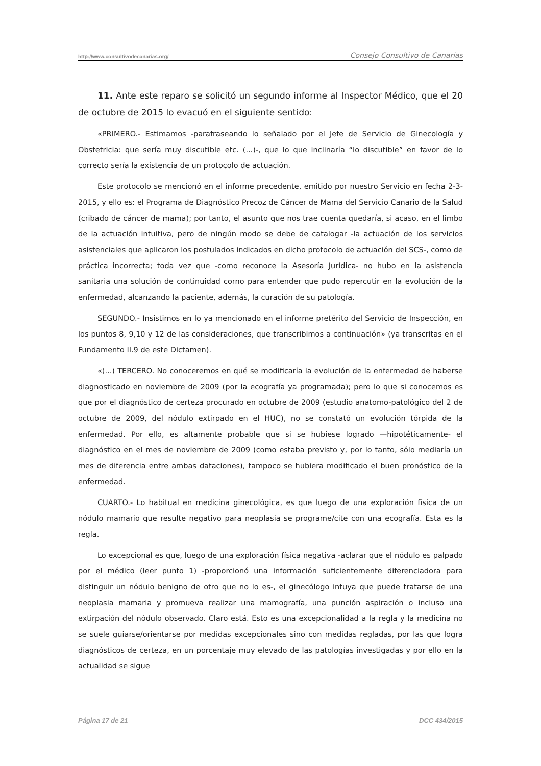http://www.consultivodecanarias.org/ Consejo Consultivo de Canarias
11. Ante este reparo se solicitó un segundo informe al Inspector Médico, que el 20 de octubre de 2015 lo evacuó en el siguiente sentido:
«PRIMERO.- Estimamos -parafraseando lo señalado por el Jefe de Servicio de Ginecología y Obstetricia: que sería muy discutible etc. (...)-, que lo que inclinaría “lo discutible” en favor de lo correcto sería la existencia de un protocolo de actuación.
Este protocolo se mencionó en el informe precedente, emitido por nuestro Servicio en fecha 2-3-2015, y ello es: el Programa de Diagnóstico Precoz de Cáncer de Mama del Servicio Canario de la Salud (cribado de cáncer de mama); por tanto, el asunto que nos trae cuenta quedaría, si acaso, en el limbo de la actuación intuitiva, pero de ningún modo se debe de catalogar -la actuación de los servicios asistenciales que aplicaron los postulados indicados en dicho protocolo de actuación del SCS-, como de práctica incorrecta; toda vez que -como reconoce la Asesoría Jurídica- no hubo en la asistencia sanitaria una solución de continuidad corno para entender que pudo repercutir en la evolución de la enfermedad, alcanzando la paciente, además, la curación de su patología.
SEGUNDO.- Insistimos en lo ya mencionado en el informe pretérito del Servicio de Inspección, en los puntos 8, 9,10 y 12 de las consideraciones, que transcribimos a continuación» (ya transcritas en el Fundamento II.9 de este Dictamen).
«(...) TERCERO. No conoceremos en qué se modificaría la evolución de la enfermedad de haberse diagnosticado en noviembre de 2009 (por la ecografía ya programada); pero lo que si conocemos es que por el diagnóstico de certeza procurado en octubre de 2009 (estudio anatomo-patológico del 2 de octubre de 2009, del nódulo extirpado en el HUC), no se constató un evolución tórpida de la enfermedad. Por ello, es altamente probable que si se hubiese logrado —hipotéticamente- el diagnóstico en el mes de noviembre de 2009 (como estaba previsto y, por lo tanto, sólo mediaría un mes de diferencia entre ambas dataciones), tampoco se hubiera modificado el buen pronóstico de la enfermedad.
CUARTO.- Lo habitual en medicina ginecológica, es que luego de una exploración física de un nódulo mamario que resulte negativo para neoplasia se programe/cite con una ecografía. Esta es la regla.
Lo excepcional es que, luego de una exploración física negativa -aclarar que el nódulo es palpado por el médico (leer punto 1) -proporcionó una información suficientemente diferenciadora para distinguir un nódulo benigno de otro que no lo es-, el ginecólogo intuya que puede tratarse de una neoplasia mamaria y promueva realizar una mamografía, una punción aspiración o incluso una extirpación del nódulo observado. Claro está. Esto es una excepcionalidad a la regla y la medicina no se suele guiarse/orientarse por medidas excepcionales sino con medidas regladas, por las que logra diagnósticos de certeza, en un porcentaje muy elevado de las patologías investigadas y por ello en la actualidad se sigue
Página 17 de 21 DCC 434/2015